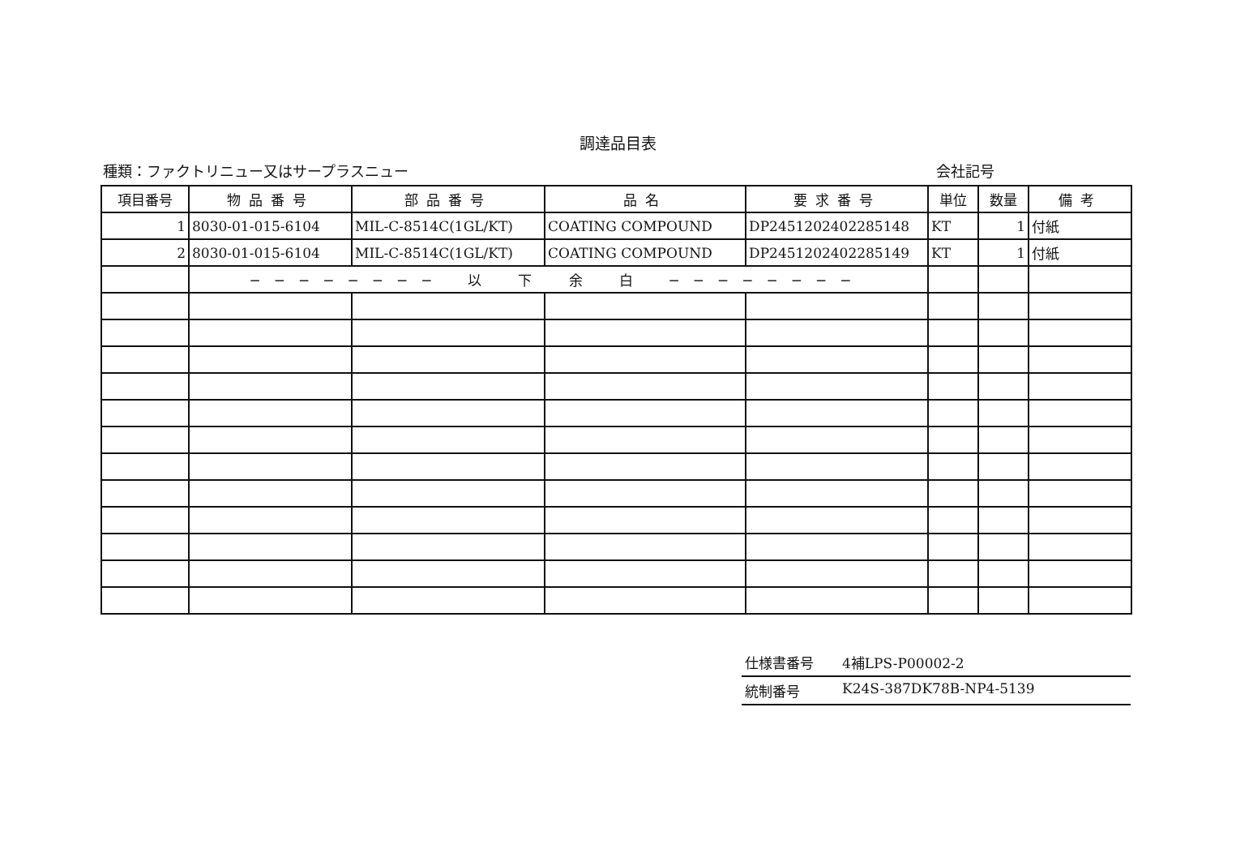調達品目表
種類：ファクトリニュー又はサープラスニュー 会社記号
| 項目番号 | 物品番号 | 部品番号 | 品名 | 要求番号 | 単位 | 数量 | 備考 |
| --- | --- | --- | --- | --- | --- | --- | --- |
| 1 | 8030-01-015-6104 | MIL-C-8514C(1GL/KT) | COATING COMPOUND | DP2451202402285148 | KT | 1 | 付紙 |
| 2 | 8030-01-015-6104 | MIL-C-8514C(1GL/KT) | COATING COMPOUND | DP2451202402285149 | KT | 1 | 付紙 |
| | ──────── 以 下 余 白 ──────── | | | | | | |
仕様書番号 4補LPS-P00002-2
統制番号 K24S-387DK78B-NP4-5139